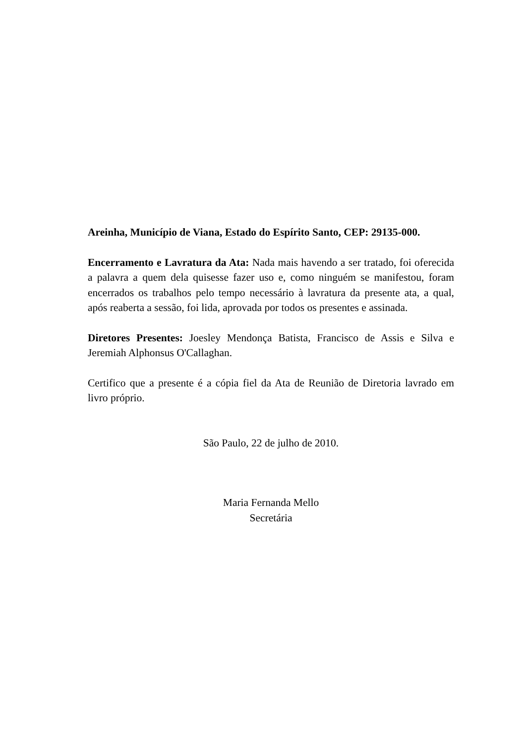Areinha, Município de Viana, Estado do Espírito Santo, CEP: 29135-000.
Encerramento e Lavratura da Ata: Nada mais havendo a ser tratado, foi oferecida a palavra a quem dela quisesse fazer uso e, como ninguém se manifestou, foram encerrados os trabalhos pelo tempo necessário à lavratura da presente ata, a qual, após reaberta a sessão, foi lida, aprovada por todos os presentes e assinada.
Diretores Presentes: Joesley Mendonça Batista, Francisco de Assis e Silva e Jeremiah Alphonsus O'Callaghan.
Certifico que a presente é a cópia fiel da Ata de Reunião de Diretoria lavrado em livro próprio.
São Paulo, 22 de julho de 2010.
Maria Fernanda Mello
Secretária